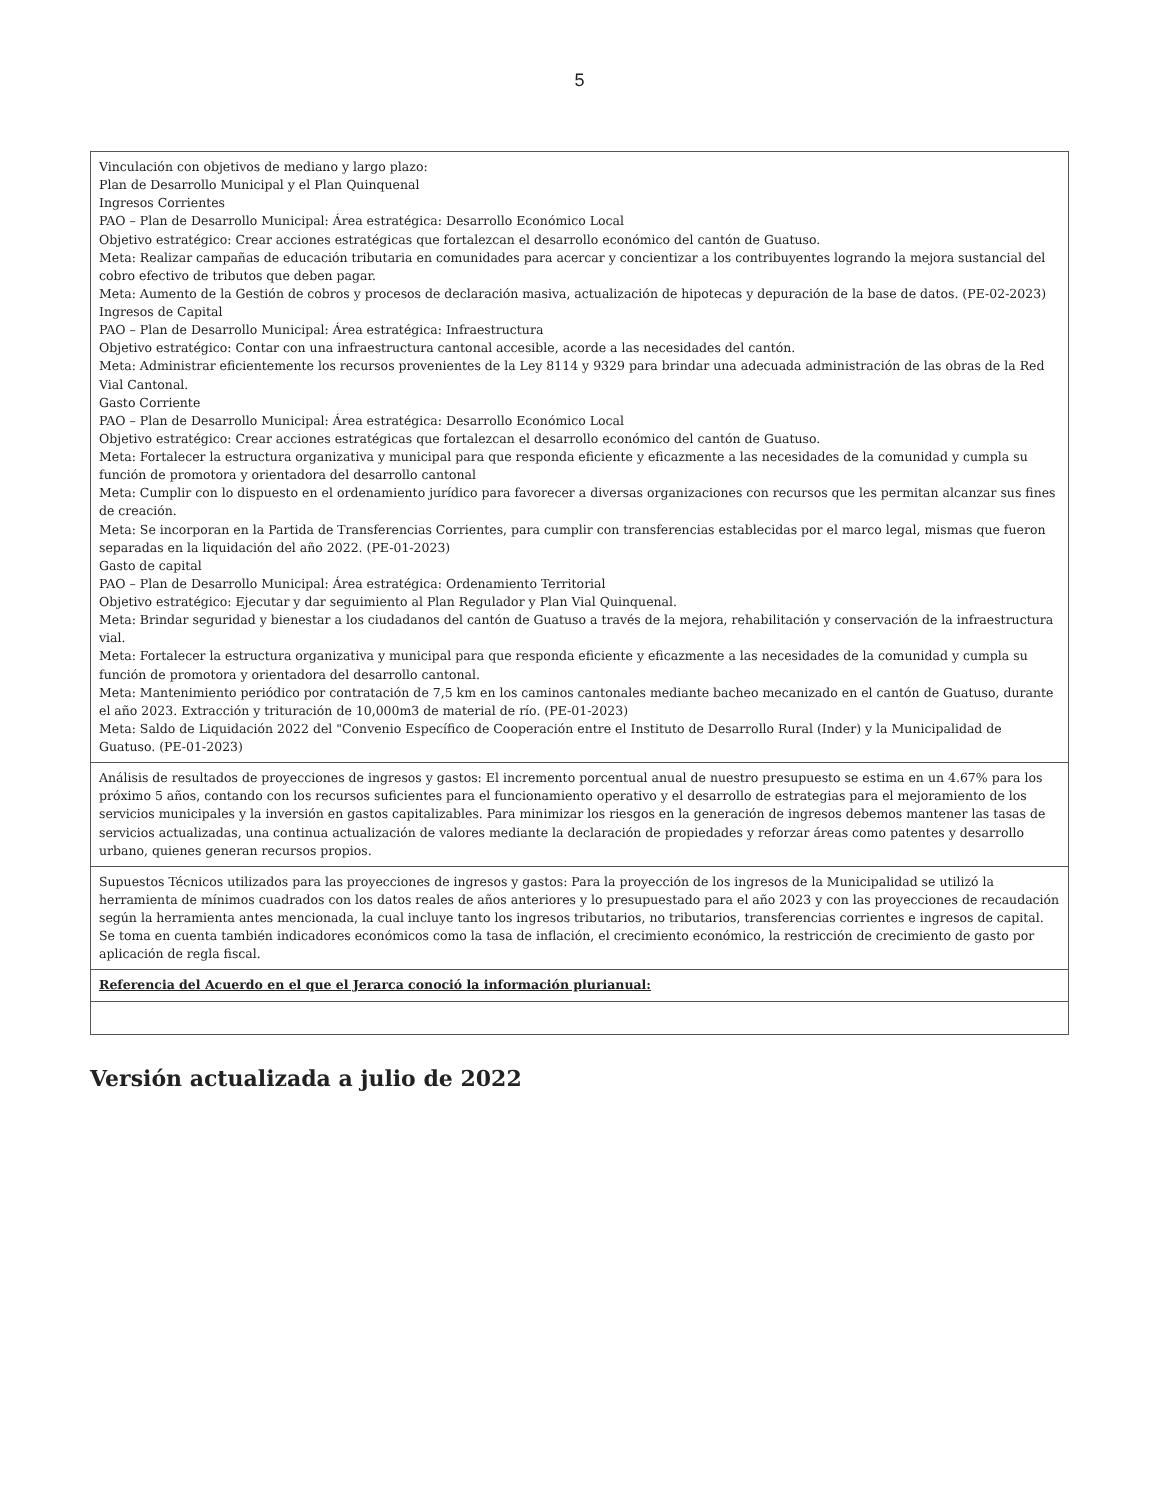5
| Vinculación con objetivos de mediano y largo plazo: Plan de Desarrollo Municipal y el Plan Quinquenal Ingresos Corrientes PAO – Plan de Desarrollo Municipal: Área estratégica: Desarrollo Económico Local Objetivo estratégico: Crear acciones estratégicas que fortalezcan el desarrollo económico del cantón de Guatuso. Meta: Realizar campañas de educación tributaria en comunidades para acercar y concientizar a los contribuyentes logrando la mejora sustancial del cobro efectivo de tributos que deben pagar. Meta: Aumento de la Gestión de cobros y procesos de declaración masiva, actualización de hipotecas y depuración de la base de datos. (PE-02-2023) Ingresos de Capital PAO – Plan de Desarrollo Municipal: Área estratégica: Infraestructura Objetivo estratégico: Contar con una infraestructura cantonal accesible, acorde a las necesidades del cantón. Meta: Administrar eficientemente los recursos provenientes de la Ley 8114 y 9329 para brindar una adecuada administración de las obras de la Red Vial Cantonal. Gasto Corriente PAO – Plan de Desarrollo Municipal: Área estratégica: Desarrollo Económico Local Objetivo estratégico: Crear acciones estratégicas que fortalezcan el desarrollo económico del cantón de Guatuso. Meta: Fortalecer la estructura organizativa y municipal para que responda eficiente y eficazmente a las necesidades de la comunidad y cumpla su función de promotora y orientadora del desarrollo cantonal Meta: Cumplir con lo dispuesto en el ordenamiento jurídico para favorecer a diversas organizaciones con recursos que les permitan alcanzar sus fines de creación. Meta: Se incorporan en la Partida de Transferencias Corrientes, para cumplir con transferencias establecidas por el marco legal, mismas que fueron separadas en la liquidación del año 2022. (PE-01-2023) Gasto de capital PAO – Plan de Desarrollo Municipal: Área estratégica: Ordenamiento Territorial Objetivo estratégico: Ejecutar y dar seguimiento al Plan Regulador y Plan Vial Quinquenal. Meta: Brindar seguridad y bienestar a los ciudadanos del cantón de Guatuso a través de la mejora, rehabilitación y conservación de la infraestructura vial. Meta: Fortalecer la estructura organizativa y municipal para que responda eficiente y eficazmente a las necesidades de la comunidad y cumpla su función de promotora y orientadora del desarrollo cantonal. Meta: Mantenimiento periódico por contratación de 7,5 km en los caminos cantonales mediante bacheo mecanizado en el cantón de Guatuso, durante el año 2023. Extracción y trituración de 10,000m3 de material de río. (PE-01-2023) Meta: Saldo de Liquidación 2022 del "Convenio Específico de Cooperación entre el Instituto de Desarrollo Rural (Inder) y la Municipalidad de Guatuso. (PE-01-2023) |
| Análisis de resultados de proyecciones de ingresos y gastos: El incremento porcentual anual de nuestro presupuesto se estima en un 4.67% para los próximo 5 años, contando con los recursos suficientes para el funcionamiento operativo y el desarrollo de estrategias para el mejoramiento de los servicios municipales y la inversión en gastos capitalizables. Para minimizar los riesgos en la generación de ingresos debemos mantener las tasas de servicios actualizadas, una continua actualización de valores mediante la declaración de propiedades y reforzar áreas como patentes y desarrollo urbano, quienes generan recursos propios. |
| Supuestos Técnicos utilizados para las proyecciones de ingresos y gastos: Para la proyección de los ingresos de la Municipalidad se utilizó la herramienta de mínimos cuadrados con los datos reales de años anteriores y lo presupuestado para el año 2023 y con las proyecciones de recaudación según la herramienta antes mencionada, la cual incluye tanto los ingresos tributarios, no tributarios, transferencias corrientes e ingresos de capital. Se toma en cuenta también indicadores económicos como la tasa de inflación, el crecimiento económico, la restricción de crecimiento de gasto por aplicación de regla fiscal. |
| Referencia del Acuerdo en el que el Jerarca conoció la información plurianual: |
Versión actualizada a julio de 2022